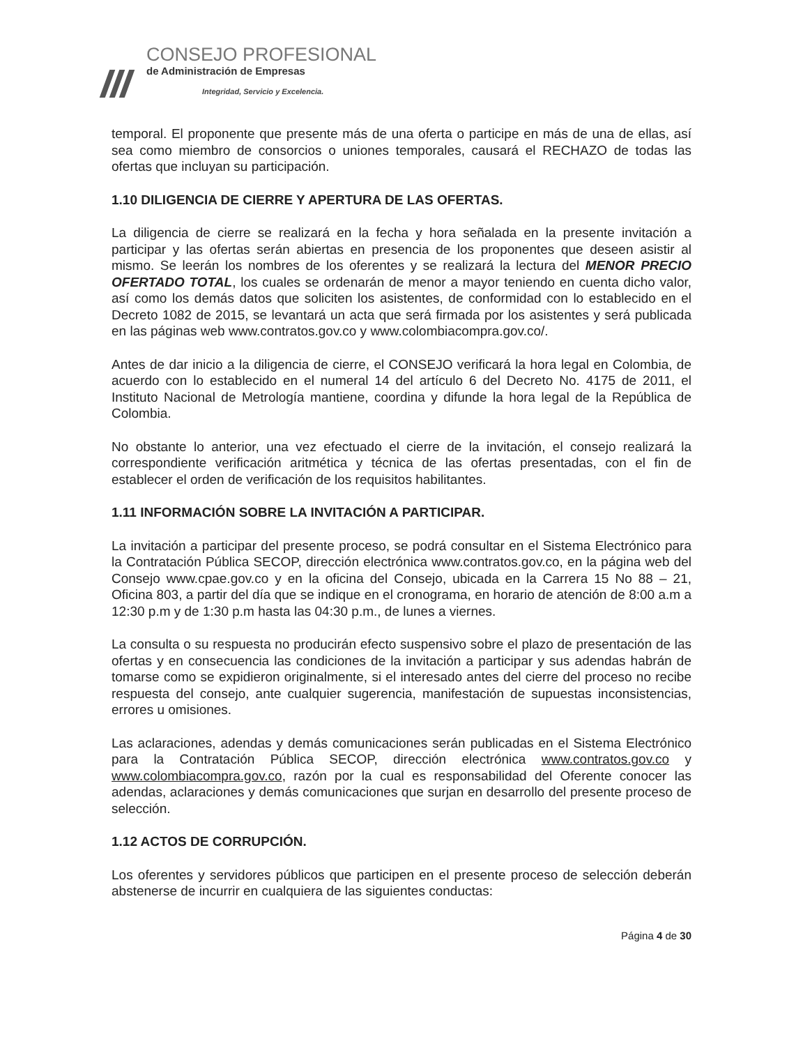CONSEJO PROFESIONAL
de Administración de Empresas
Integridad, Servicio y Excelencia.
temporal. El proponente que presente más de una oferta o participe en más de una de ellas, así sea como miembro de consorcios o uniones temporales, causará el RECHAZO de todas las ofertas que incluyan su participación.
1.10 DILIGENCIA DE CIERRE Y APERTURA DE LAS OFERTAS.
La diligencia de cierre se realizará en la fecha y hora señalada en la presente invitación a participar y las ofertas serán abiertas en presencia de los proponentes que deseen asistir al mismo. Se leerán los nombres de los oferentes y se realizará la lectura del MENOR PRECIO OFERTADO TOTAL, los cuales se ordenarán de menor a mayor teniendo en cuenta dicho valor, así como los demás datos que soliciten los asistentes, de conformidad con lo establecido en el Decreto 1082 de 2015, se levantará un acta que será firmada por los asistentes y será publicada en las páginas web www.contratos.gov.co y www.colombiacompra.gov.co/.
Antes de dar inicio a la diligencia de cierre, el CONSEJO verificará la hora legal en Colombia, de acuerdo con lo establecido en el numeral 14 del artículo 6 del Decreto No. 4175 de 2011, el Instituto Nacional de Metrología mantiene, coordina y difunde la hora legal de la República de Colombia.
No obstante lo anterior, una vez efectuado el cierre de la invitación, el consejo realizará la correspondiente verificación aritmética y técnica de las ofertas presentadas, con el fin de establecer el orden de verificación de los requisitos habilitantes.
1.11 INFORMACIÓN SOBRE LA INVITACIÓN A PARTICIPAR.
La invitación a participar del presente proceso, se podrá consultar en el Sistema Electrónico para la Contratación Pública SECOP, dirección electrónica www.contratos.gov.co, en la página web del Consejo www.cpae.gov.co y en la oficina del Consejo, ubicada en la Carrera 15 No 88 – 21, Oficina 803, a partir del día que se indique en el cronograma, en horario de atención de 8:00 a.m a 12:30 p.m y de 1:30 p.m hasta las 04:30 p.m., de lunes a viernes.
La consulta o su respuesta no producirán efecto suspensivo sobre el plazo de presentación de las ofertas y en consecuencia las condiciones de la invitación a participar y sus adendas habrán de tomarse como se expidieron originalmente, si el interesado antes del cierre del proceso no recibe respuesta del consejo, ante cualquier sugerencia, manifestación de supuestas inconsistencias, errores u omisiones.
Las aclaraciones, adendas y demás comunicaciones serán publicadas en el Sistema Electrónico para la Contratación Pública SECOP, dirección electrónica www.contratos.gov.co y www.colombiacompra.gov.co, razón por la cual es responsabilidad del Oferente conocer las adendas, aclaraciones y demás comunicaciones que surjan en desarrollo del presente proceso de selección.
1.12 ACTOS DE CORRUPCIÓN.
Los oferentes y servidores públicos que participen en el presente proceso de selección deberán abstenerse de incurrir en cualquiera de las siguientes conductas:
Página 4 de 30